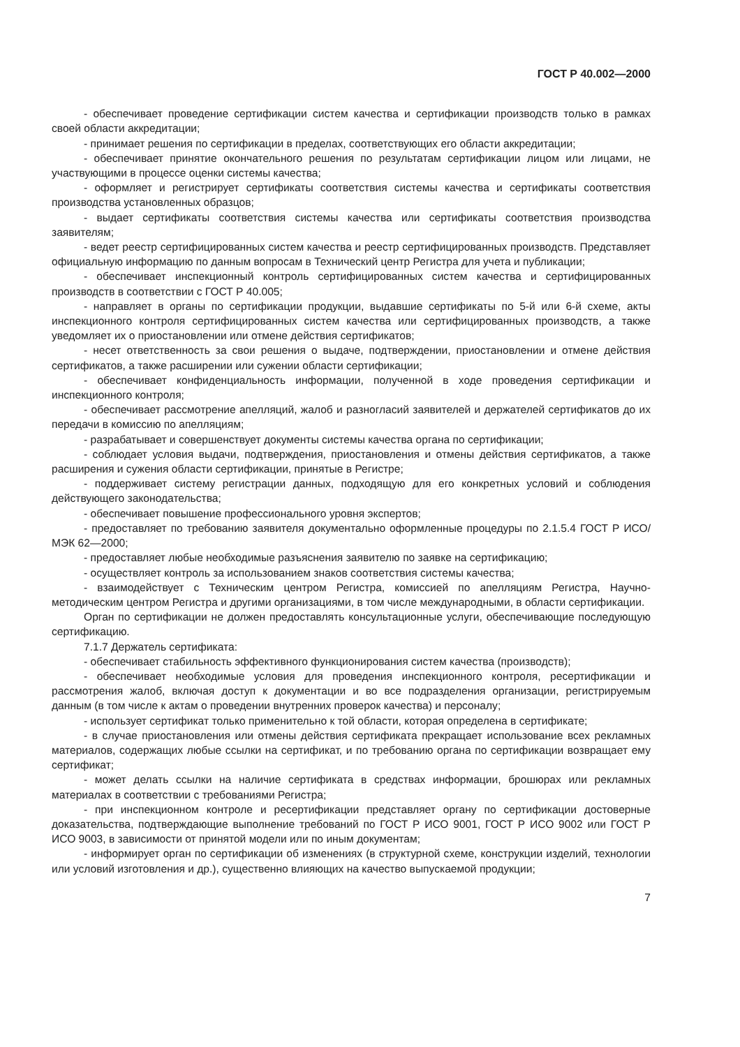ГОСТ Р 40.002—2000
- обеспечивает проведение сертификации систем качества и сертификации производств только в рамках своей области аккредитации;
- принимает решения по сертификации в пределах, соответствующих его области аккредитации;
- обеспечивает принятие окончательного решения по результатам сертификации лицом или лицами, не участвующими в процессе оценки системы качества;
- оформляет и регистрирует сертификаты соответствия системы качества и сертификаты соответствия производства установленных образцов;
- выдает сертификаты соответствия системы качества или сертификаты соответствия производства заявителям;
- ведет реестр сертифицированных систем качества и реестр сертифицированных производств. Представляет официальную информацию по данным вопросам в Технический центр Регистра для учета и публикации;
- обеспечивает инспекционный контроль сертифицированных систем качества и сертифицированных производств в соответствии с ГОСТ Р 40.005;
- направляет в органы по сертификации продукции, выдавшие сертификаты по 5-й или 6-й схеме, акты инспекционного контроля сертифицированных систем качества или сертифицированных производств, а также уведомляет их о приостановлении или отмене действия сертификатов;
- несет ответственность за свои решения о выдаче, подтверждении, приостановлении и отмене действия сертификатов, а также расширении или сужении области сертификации;
- обеспечивает конфиденциальность информации, полученной в ходе проведения сертификации и инспекционного контроля;
- обеспечивает рассмотрение апелляций, жалоб и разногласий заявителей и держателей сертификатов до их передачи в комиссию по апелляциям;
- разрабатывает и совершенствует документы системы качества органа по сертификации;
- соблюдает условия выдачи, подтверждения, приостановления и отмены действия сертификатов, а также расширения и сужения области сертификации, принятые в Регистре;
- поддерживает систему регистрации данных, подходящую для его конкретных условий и соблюдения действующего законодательства;
- обеспечивает повышение профессионального уровня экспертов;
- предоставляет по требованию заявителя документально оформленные процедуры по 2.1.5.4 ГОСТ Р ИСО/МЭК 62—2000;
- предоставляет любые необходимые разъяснения заявителю по заявке на сертификацию;
- осуществляет контроль за использованием знаков соответствия системы качества;
- взаимодействует с Техническим центром Регистра, комиссией по апелляциям Регистра, Научно-методическим центром Регистра и другими организациями, в том числе международными, в области сертификации.
Орган по сертификации не должен предоставлять консультационные услуги, обеспечивающие последующую сертификацию.
7.1.7 Держатель сертификата:
- обеспечивает стабильность эффективного функционирования систем качества (производств);
- обеспечивает необходимые условия для проведения инспекционного контроля, ресертификации и рассмотрения жалоб, включая доступ к документации и во все подразделения организации, регистрируемым данным (в том числе к актам о проведении внутренних проверок качества) и персоналу;
- использует сертификат только применительно к той области, которая определена в сертификате;
- в случае приостановления или отмены действия сертификата прекращает использование всех рекламных материалов, содержащих любые ссылки на сертификат, и по требованию органа по сертификации возвращает ему сертификат;
- может делать ссылки на наличие сертификата в средствах информации, брошюрах или рекламных материалах в соответствии с требованиями Регистра;
- при инспекционном контроле и ресертификации представляет органу по сертификации достоверные доказательства, подтверждающие выполнение требований по ГОСТ Р ИСО 9001, ГОСТ Р ИСО 9002 или ГОСТ Р ИСО 9003, в зависимости от принятой модели или по иным документам;
- информирует орган по сертификации об изменениях (в структурной схеме, конструкции изделий, технологии или условий изготовления и др.), существенно влияющих на качество выпускаемой продукции;
7